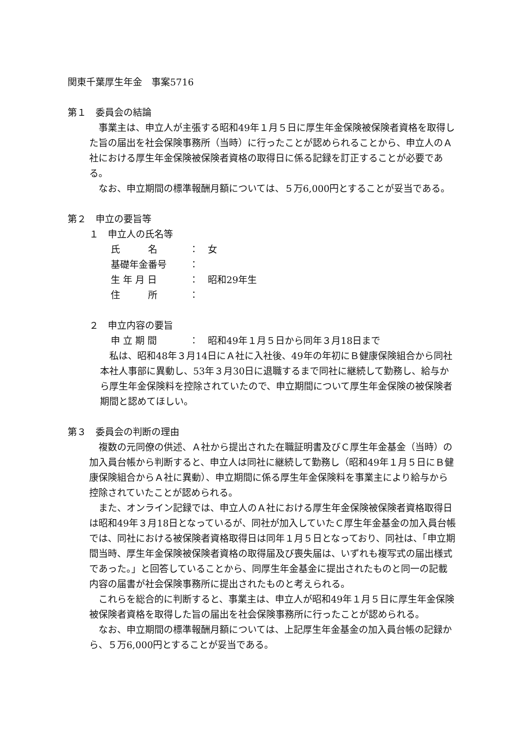関東千葉厚生年金　事案5716
第１　委員会の結論
　事業主は、申立人が主張する昭和49年１月５日に厚生年金保険被保険者資格を取得した旨の届出を社会保険事務所（当時）に行ったことが認められることから、申立人のＡ社における厚生年金保険被保険者資格の取得日に係る記録を訂正することが必要である。
　なお、申立期間の標準報酬月額については、５万6,000円とすることが妥当である。
第２　申立の要旨等
１　申立人の氏名等
氏　　　名 ： 女
基礎年金番号 ：
生 年 月 日 ： 昭和29年生
住　　　所 ：
２　申立内容の要旨
申 立 期 間 ： 昭和49年１月５日から同年３月18日まで
　私は、昭和48年３月14日にＡ社に入社後、49年の年初にＢ健康保険組合から同社本社人事部に異動し、53年３月30日に退職するまで同社に継続して勤務し、給与から厚生年金保険料を控除されていたので、申立期間について厚生年金保険の被保険者期間と認めてほしい。
第３　委員会の判断の理由
　複数の元同僚の供述、Ａ社から提出された在職証明書及びＣ厚生年金基金（当時）の加入員台帳から判断すると、申立人は同社に継続して勤務し（昭和49年１月５日にＢ健康保険組合からＡ社に異動）、申立期間に係る厚生年金保険料を事業主により給与から控除されていたことが認められる。
　また、オンライン記録では、申立人のＡ社における厚生年金保険被保険者資格取得日は昭和49年３月18日となっているが、同社が加入していたＣ厚生年金基金の加入員台帳では、同社における被保険者資格取得日は同年１月５日となっており、同社は、「申立期間当時、厚生年金保険被保険者資格の取得届及び喪失届は、いずれも複写式の届出様式であった。」と回答していることから、同厚生年金基金に提出されたものと同一の記載内容の届書が社会保険事務所に提出されたものと考えられる。
　これらを総合的に判断すると、事業主は、申立人が昭和49年１月５日に厚生年金保険被保険者資格を取得した旨の届出を社会保険事務所に行ったことが認められる。
　なお、申立期間の標準報酬月額については、上記厚生年金基金の加入員台帳の記録から、５万6,000円とすることが妥当である。